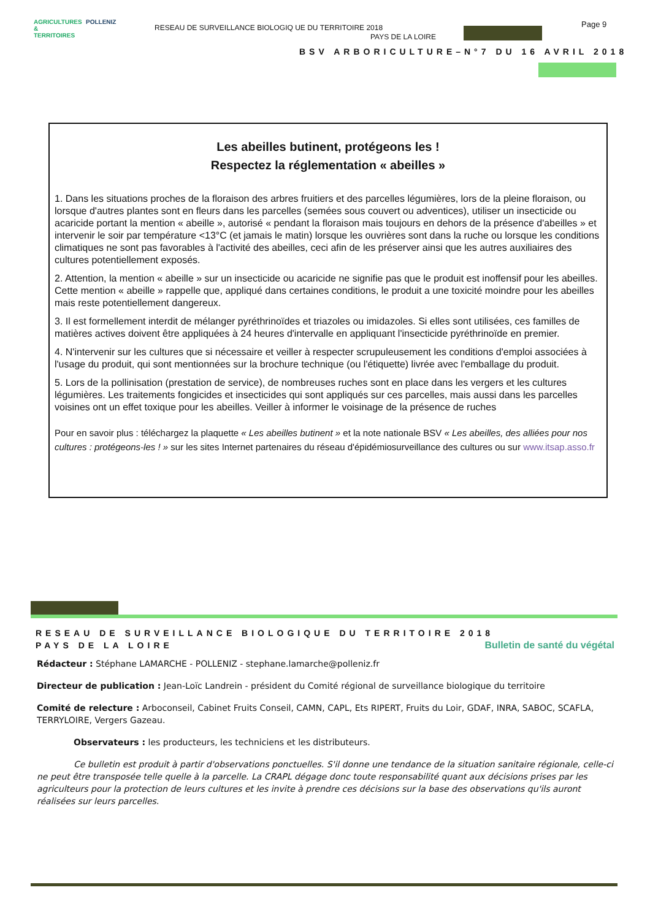AGRICULTURES & TERRITOIRES
POLLENIZ
RESEAU DE SURVEILLANCE BIOLOGIQ UE DU TERRITOIRE 2018
PAYS DE LA LOIRE
Page 9
BSV ARBORICULTURE–N°7 DU 16 AVRIL 2018
Les abeilles butinent, protégeons les !
Respectez la réglementation « abeilles »
1. Dans les situations proches de la floraison des arbres fruitiers et des parcelles légumières, lors de la pleine floraison, ou lorsque d'autres plantes sont en fleurs dans les parcelles (semées sous couvert ou adventices), utiliser un insecticide ou acaricide portant la mention « abeille », autorisé « pendant la floraison mais toujours en dehors de la présence d'abeilles » et intervenir le soir par température <13°C (et jamais le matin) lorsque les ouvrières sont dans la ruche ou lorsque les conditions climatiques ne sont pas favorables à l'activité des abeilles, ceci afin de les préserver ainsi que les autres auxiliaires des cultures potentiellement exposés.
2. Attention, la mention « abeille » sur un insecticide ou acaricide ne signifie pas que le produit est inoffensif pour les abeilles. Cette mention « abeille » rappelle que, appliqué dans certaines conditions, le produit a une toxicité moindre pour les abeilles mais reste potentiellement dangereux.
3. Il est formellement interdit de mélanger pyréthrinoïdes et triazoles ou imidazoles. Si elles sont utilisées, ces familles de matières actives doivent être appliquées à 24 heures d'intervalle en appliquant l'insecticide pyréthrinoïde en premier.
4. N'intervenir sur les cultures que si nécessaire et veiller à respecter scrupuleusement les conditions d'emploi associées à l'usage du produit, qui sont mentionnées sur la brochure technique (ou l'étiquette) livrée avec l'emballage du produit.
5. Lors de la pollinisation (prestation de service), de nombreuses ruches sont en place dans les vergers et les cultures légumières. Les traitements fongicides et insecticides qui sont appliqués sur ces parcelles, mais aussi dans les parcelles voisines ont un effet toxique pour les abeilles. Veiller à informer le voisinage de la présence de ruches
Pour en savoir plus : téléchargez la plaquette « Les abeilles butinent » et la note nationale BSV « Les abeilles, des alliées pour nos cultures : protégeons-les ! » sur les sites Internet partenaires du réseau d'épidémiosurveillance des cultures ou sur www.itsap.asso.fr
RESEAU DE SURVEILLANCE BIOLOGIQUE DU TERRITOIRE 2018
PAYS DE LA LOIRE Bulletin de santé du végétal
Rédacteur : Stéphane LAMARCHE - POLLENIZ - stephane.lamarche@polleniz.fr
Directeur de publication : Jean-Loïc Landrein - président du Comité régional de surveillance biologique du territoire
Comité de relecture : Arboconseil, Cabinet Fruits Conseil, CAMN, CAPL, Ets RIPERT, Fruits du Loir, GDAF, INRA, SABOC, SCAFLA, TERRYLOIRE, Vergers Gazeau.
Observateurs : les producteurs, les techniciens et les distributeurs.
Ce bulletin est produit à partir d'observations ponctuelles. S'il donne une tendance de la situation sanitaire régionale, celle-ci ne peut être transposée telle quelle à la parcelle. La CRAPL dégage donc toute responsabilité quant aux décisions prises par les agriculteurs pour la protection de leurs cultures et les invite à prendre ces décisions sur la base des observations qu'ils auront réalisées sur leurs parcelles.